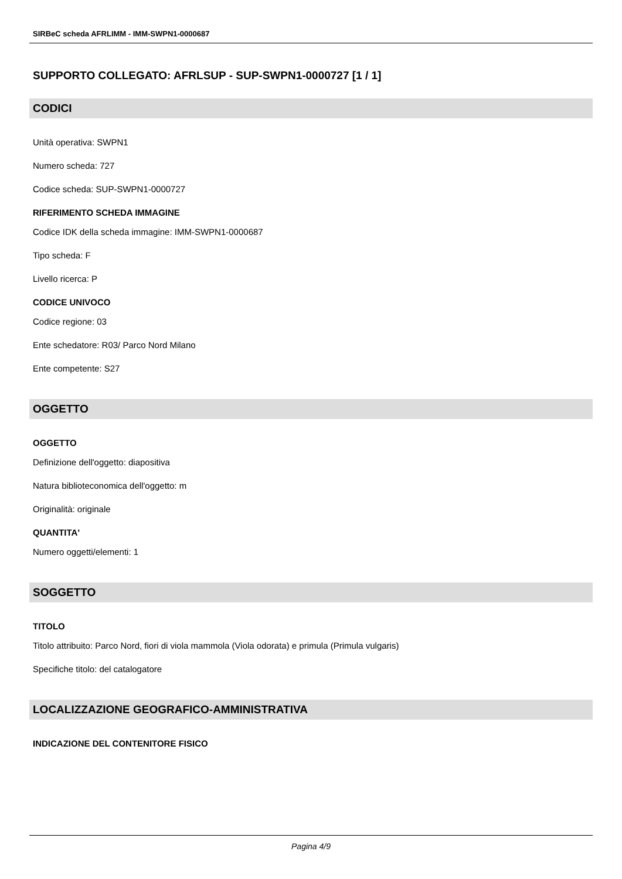SIRBeC scheda AFRLIMM - IMM-SWPN1-0000687
SUPPORTO COLLEGATO: AFRLSUP - SUP-SWPN1-0000727 [1 / 1]
CODICI
Unità operativa: SWPN1
Numero scheda: 727
Codice scheda: SUP-SWPN1-0000727
RIFERIMENTO SCHEDA IMMAGINE
Codice IDK della scheda immagine: IMM-SWPN1-0000687
Tipo scheda: F
Livello ricerca: P
CODICE UNIVOCO
Codice regione: 03
Ente schedatore: R03/ Parco Nord Milano
Ente competente: S27
OGGETTO
OGGETTO
Definizione dell'oggetto: diapositiva
Natura biblioteconomica dell'oggetto: m
Originalità: originale
QUANTITA'
Numero oggetti/elementi: 1
SOGGETTO
TITOLO
Titolo attribuito: Parco Nord, fiori di viola mammola (Viola odorata) e primula (Primula vulgaris)
Specifiche titolo: del catalogatore
LOCALIZZAZIONE GEOGRAFICO-AMMINISTRATIVA
INDICAZIONE DEL CONTENITORE FISICO
Pagina 4/9